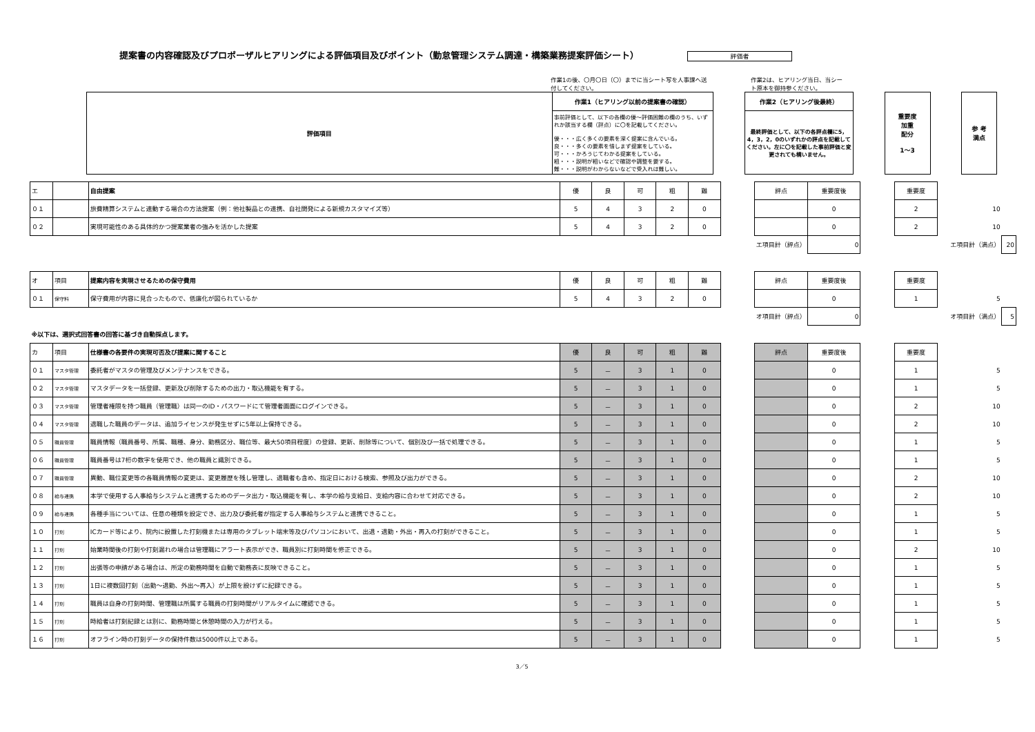提案書の内容確認及びプロポーザルヒアリングによる評価項目及びポイント（勤怠管理システム調達・構築業務提案評価シート）
評価者
作業1の後、〇月〇日（〇）までに当シート写を人事課へ送付してください。
作業2は、ヒアリング当日、当シート原本を御持参ください。
| 評価項目 | 作業1（ヒアリング以前の提案書の確認） | | 作業2（ヒアリング後最終） | | 重要度 加重 配分 1〜3 | | 参 考 満点 |
| | 事前評価として、以下の各欄の優〜評価困難の欄のうち、いずれか該当する欄（評点）に〇を記載してください。 優・・・広く多くの要素を深く提案に含んでいる。 良・・・多くの要素を惜しまず提案をしている。 可・・・かろうじてわかる提案をしている。 粗・・・説明が粗いなどで確認や調整を要する。 難・・・説明がわからないなどで受入れは難しい。 | | 最終評価として、以下の各評点欄に5，4，3，2，0のいずれかの評点を記載してください。左に〇を記載した事前評価と変更されても構いません。 | | | | |
| エ | | 自由提案 | 優 | 良 | 可 | 粗 | 難 | | 評点 | 重要度後 | | 重要度 | | |
| ０１ | | 旅費精算システムと連動する場合の方法提案（例：他社製品との連携、自社開発による新規カスタマイズ等） | 5 | 4 | 3 | 2 | 0 | | | 0 | | 2 | 10 | |
| ０２ | | 実現可能性のある具体的かつ提案業者の強みを活かした提案 | 5 | 4 | 3 | 2 | 0 | | | 0 | | 2 | 10 | |
| エ項目計（評点） | | | | | | | | | | 0 | | エ項目計（満点） | | 20 |
| オ | 項目 | 提案内容を実現させるための保守費用 | 優 | 良 | 可 | 粗 | 難 | | 評点 | 重要度後 | | 重要度 | | |
| ０１ | 保守料 | 保守費用が内容に見合ったもので、低廉化が図られているか | 5 | 4 | 3 | 2 | 0 | | | 0 | | 1 | 5 | |
| オ項目計（評点） | | | | | | | | | | 0 | | オ項目計（満点） | | 5 |
| ※以下は、選択式回答書の回答に基づき自動採点します。 | | | | | | | | | | | | | | |
| カ | 項目 | 仕様書の各要件の実現可否及び提案に関すること | 優 | 良 | 可 | 粗 | 難 | | 評点 | 重要度後 | | 重要度 | | |
| ０１ | マスタ管理 | 委託者がマスタの管理及びメンテナンスをできる。 | 5 | － | 3 | 1 | 0 | | | 0 | | 1 | 5 | |
| ０２ | マスタ管理 | マスタデータを一括登録、更新及び削除するための出力・取込機能を有する。 | 5 | － | 3 | 1 | 0 | | | 0 | | 1 | 5 | |
| ０３ | マスタ管理 | 管理者権限を持つ職員（管理職）は同一のID・パスワードにて管理者画面にログインできる。 | 5 | － | 3 | 1 | 0 | | | 0 | | 2 | 10 | |
| ０４ | マスタ管理 | 退職した職員のデータは、追加ライセンスが発生せずに5年以上保持できる。 | 5 | － | 3 | 1 | 0 | | | 0 | | 2 | 10 | |
| ０５ | 職員管理 | 職員情報（職員番号、所属、職種、身分、勤務区分、職位等、最大50項目程度）の登録、更新、削除等について、個別及び一括で処理できる。 | 5 | － | 3 | 1 | 0 | | | 0 | | 1 | 5 | |
| ０６ | 職員管理 | 職員番号は7桁の数字を使用でき、他の職員と識別できる。 | 5 | － | 3 | 1 | 0 | | | 0 | | 1 | 5 | |
| ０７ | 職員管理 | 異動、職位変更等の各職員情報の変更は、変更履歴を残し管理し、退職者も含め、指定日における検索、参照及び出力ができる。 | 5 | － | 3 | 1 | 0 | | | 0 | | 2 | 10 | |
| ０８ | 給与連携 | 本学で使用する人事給与システムと連携するためのデータ出力・取込機能を有し、本学の給与支給日、支給内容に合わせて対応できる。 | 5 | － | 3 | 1 | 0 | | | 0 | | 2 | 10 | |
| ０９ | 給与連携 | 各種手当については、任意の種類を設定でき、出力及び委託者が指定する人事給与システムと連携できること。 | 5 | － | 3 | 1 | 0 | | | 0 | | 1 | 5 | |
| １０ | 打刻 | ICカード等により、院内に設置した打刻機または専用のタブレット端末等及びパソコンにおいて、出退・退勤・外出・再入の打刻ができること。 | 5 | － | 3 | 1 | 0 | | | 0 | | 1 | 5 | |
| １１ | 打刻 | 始業時間後の打刻や打刻漏れの場合は管理職にアラート表示ができ、職員別に打刻時間を修正できる。 | 5 | － | 3 | 1 | 0 | | | 0 | | 2 | 10 | |
| １２ | 打刻 | 出張等の申請がある場合は、所定の勤務時間を自動で勤務表に反映できること。 | 5 | － | 3 | 1 | 0 | | | 0 | | 1 | 5 | |
| １３ | 打刻 | 1日に複数回打刻（出勤〜退勤、外出〜再入）が上限を設けずに記録できる。 | 5 | － | 3 | 1 | 0 | | | 0 | | 1 | 5 | |
| １４ | 打刻 | 職員は自身の打刻時間、管理職は所属する職員の打刻時間がリアルタイムに確認できる。 | 5 | － | 3 | 1 | 0 | | | 0 | | 1 | 5 | |
| １５ | 打刻 | 時給者は打刻記録とは別に、勤務時間と休憩時間の入力が行える。 | 5 | － | 3 | 1 | 0 | | | 0 | | 1 | 5 | |
| １６ | 打刻 | オフライン時の打刻データの保持件数は5000件以上である。 | 5 | － | 3 | 1 | 0 | | | 0 | | 1 | 5 | |
3／5